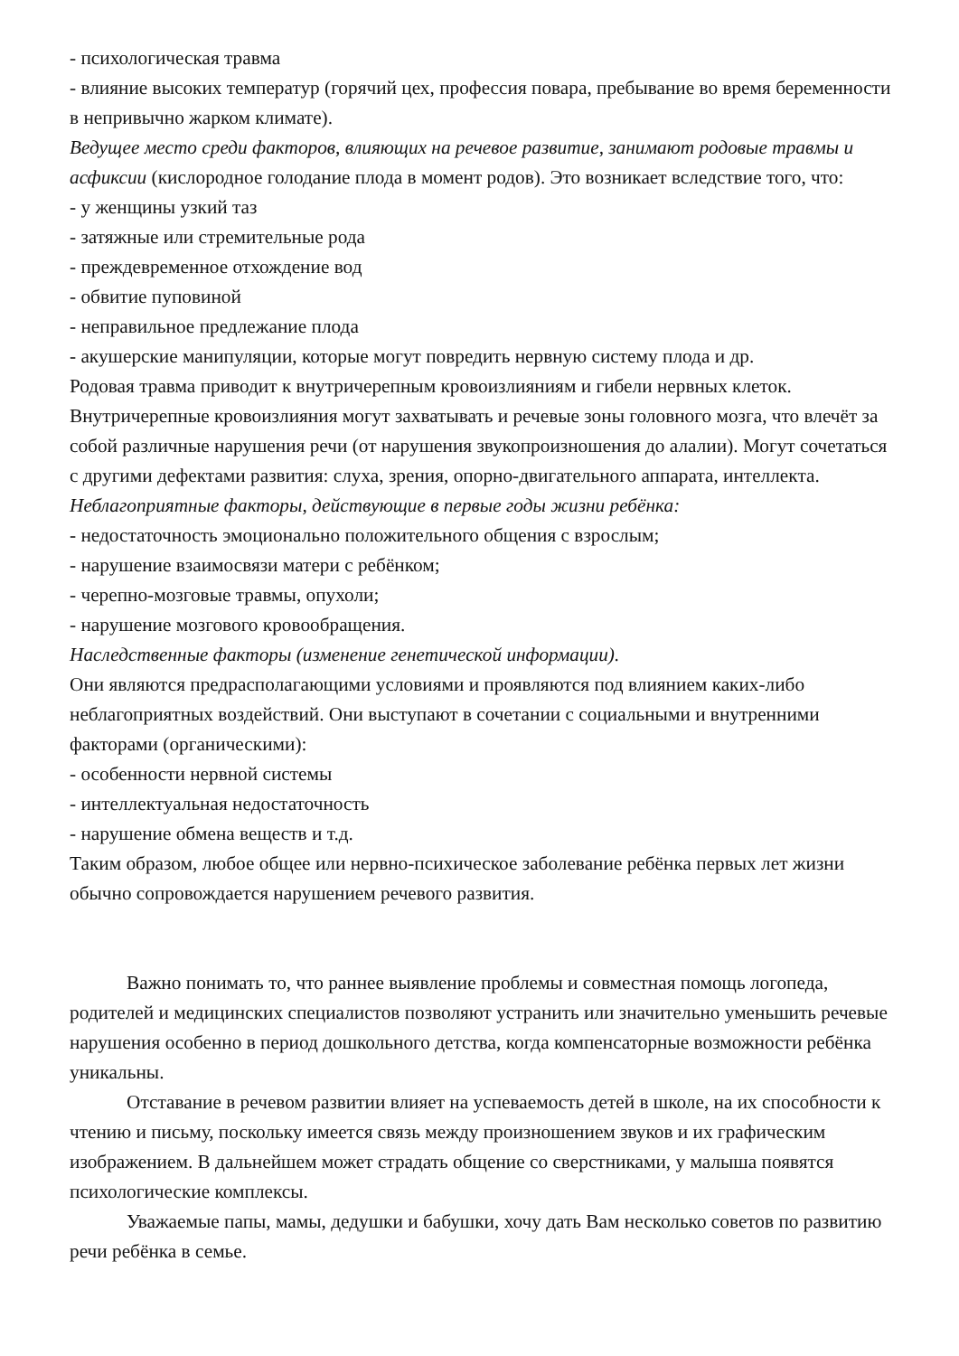- психологическая травма
- влияние высоких температур (горячий цех, профессия повара, пребывание во время беременности в непривычно жарком климате).
Ведущее место среди факторов, влияющих на речевое развитие, занимают родовые травмы и асфиксии (кислородное голодание плода в момент родов). Это возникает вследствие того, что:
- у женщины узкий таз
- затяжные или стремительные рода
- преждевременное отхождение вод
- обвитие пуповиной
- неправильное предлежание плода
- акушерские манипуляции, которые могут повредить нервную систему плода и др.
Родовая травма приводит к внутричерепным кровоизлияниям и гибели нервных клеток. Внутричерепные кровоизлияния могут захватывать и речевые зоны головного мозга, что влечёт за собой различные нарушения речи (от нарушения звукопроизношения до алалии). Могут сочетаться с другими дефектами развития: слуха, зрения, опорно-двигательного аппарата, интеллекта.
Неблагоприятные факторы, действующие в первые годы жизни ребёнка:
- недостаточность эмоционально положительного общения с взрослым;
- нарушение взаимосвязи матери с ребёнком;
- черепно-мозговые травмы, опухоли;
- нарушение мозгового кровообращения.
Наследственные факторы (изменение генетической информации).
Они являются предрасполагающими условиями и проявляются под влиянием каких-либо неблагоприятных воздействий. Они выступают в сочетании с социальными и внутренними факторами (органическими):
- особенности нервной системы
- интеллектуальная недостаточность
- нарушение обмена веществ и т.д.
Таким образом, любое общее или нервно-психическое заболевание ребёнка первых лет жизни обычно сопровождается нарушением речевого развития.
Важно понимать то, что раннее выявление проблемы и совместная помощь логопеда, родителей и медицинских специалистов позволяют устранить или значительно уменьшить речевые нарушения особенно в период дошкольного детства, когда компенсаторные возможности ребёнка уникальны.
Отставание в речевом развитии влияет на успеваемость детей в школе, на их способности к чтению и письму, поскольку имеется связь между произношением звуков и их графическим изображением. В дальнейшем может страдать общение со сверстниками, у малыша появятся психологические комплексы.
Уважаемые папы, мамы, дедушки и бабушки, хочу дать Вам несколько советов по развитию речи ребёнка в семье.